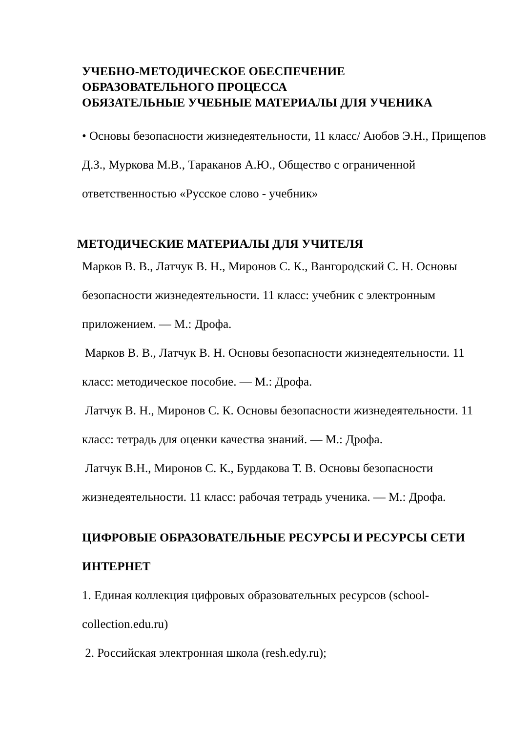УЧЕБНО-МЕТОДИЧЕСКОЕ ОБЕСПЕЧЕНИЕ
ОБРАЗОВАТЕЛЬНОГО ПРОЦЕССА
ОБЯЗАТЕЛЬНЫЕ УЧЕБНЫЕ МАТЕРИАЛЫ ДЛЯ УЧЕНИКА
• Основы безопасности жизнедеятельности, 11 класс/ Аюбов Э.Н., Прищепов Д.З., Муркова М.В., Тараканов А.Ю., Общество с ограниченной ответственностью «Русское слово - учебник»
МЕТОДИЧЕСКИЕ МАТЕРИАЛЫ ДЛЯ УЧИТЕЛЯ
Марков В. В., Латчук В. Н., Миронов С. К., Вангородский С. Н. Основы безопасности жизнедеятельности. 11 класс: учебник с электронным приложением. — М.: Дрофа.
Марков В. В., Латчук В. Н. Основы безопасности жизнедеятельности. 11 класс: методическое пособие. — М.: Дрофа.
Латчук В. Н., Миронов С. К. Основы безопасности жизнедеятельности. 11 класс: тетрадь для оценки качества знаний. — М.: Дрофа.
Латчук В.Н., Миронов С. К., Бурдакова Т. В. Основы безопасности жизнедеятельности. 11 класс: рабочая тетрадь ученика. — М.: Дрофа.
ЦИФРОВЫЕ ОБРАЗОВАТЕЛЬНЫЕ РЕСУРСЫ И РЕСУРСЫ СЕТИ ИНТЕРНЕТ
1. Единая коллекция цифровых образовательных ресурсов (school-collection.edu.ru)
2. Российская электронная школа (resh.edy.ru);